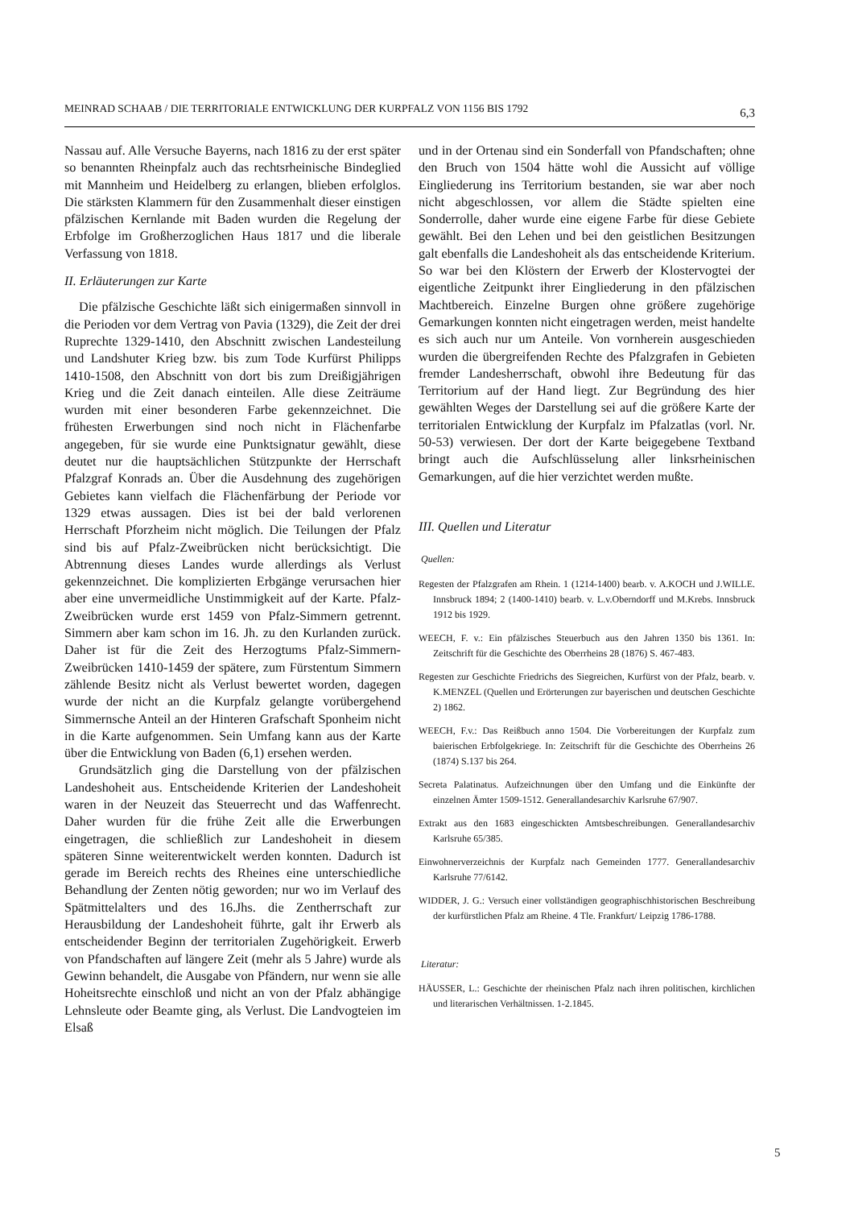MEINRAD SCHAAB / DIE TERRITORIALE ENTWICKLUNG DER KURPFALZ VON 1156 BIS 1792 6,3
Nassau auf. Alle Versuche Bayerns, nach 1816 zu der erst später so benannten Rheinpfalz auch das rechtsrheinische Bindeglied mit Mannheim und Heidelberg zu erlangen, blieben erfolglos. Die stärksten Klammern für den Zusammenhalt dieser einstigen pfälzischen Kernlande mit Baden wurden die Regelung der Erbfolge im Großherzoglichen Haus 1817 und die liberale Verfassung von 1818.
II. Erläuterungen zur Karte
Die pfälzische Geschichte läßt sich einigermaßen sinnvoll in die Perioden vor dem Vertrag von Pavia (1329), die Zeit der drei Ruprechte 1329-1410, den Abschnitt zwischen Landesteilung und Landshuter Krieg bzw. bis zum Tode Kurfürst Philipps 1410-1508, den Abschnitt von dort bis zum Dreißigjährigen Krieg und die Zeit danach einteilen. Alle diese Zeiträume wurden mit einer besonderen Farbe gekennzeichnet. Die frühesten Erwerbungen sind noch nicht in Flächenfarbe angegeben, für sie wurde eine Punktsignatur gewählt, diese deutet nur die hauptsächlichen Stützpunkte der Herrschaft Pfalzgraf Konrads an. Über die Ausdehnung des zugehörigen Gebietes kann vielfach die Flächenfärbung der Periode vor 1329 etwas aussagen. Dies ist bei der bald verlorenen Herrschaft Pforzheim nicht möglich. Die Teilungen der Pfalz sind bis auf Pfalz-Zweibrücken nicht berücksichtigt. Die Abtrennung dieses Landes wurde allerdings als Verlust gekennzeichnet. Die komplizierten Erbgänge verursachen hier aber eine unvermeidliche Unstimmigkeit auf der Karte. Pfalz-Zweibrücken wurde erst 1459 von Pfalz-Simmern getrennt. Simmern aber kam schon im 16. Jh. zu den Kurlanden zurück. Daher ist für die Zeit des Herzogtums Pfalz-Simmern-Zweibrücken 1410-1459 der spätere, zum Fürstentum Simmern zählende Besitz nicht als Verlust bewertet worden, dagegen wurde der nicht an die Kurpfalz gelangte vorübergehend Simmernsche Anteil an der Hinteren Grafschaft Sponheim nicht in die Karte aufgenommen. Sein Umfang kann aus der Karte über die Entwicklung von Baden (6,1) ersehen werden.
Grundsätzlich ging die Darstellung von der pfälzischen Landeshoheit aus. Entscheidende Kriterien der Landeshoheit waren in der Neuzeit das Steuerrecht und das Waffenrecht. Daher wurden für die frühe Zeit alle die Erwerbungen eingetragen, die schließlich zur Landeshoheit in diesem späteren Sinne weiterentwickelt werden konnten. Dadurch ist gerade im Bereich rechts des Rheines eine unterschiedliche Behandlung der Zenten nötig geworden; nur wo im Verlauf des Spätmittelalters und des 16.Jhs. die Zentherrschaft zur Herausbildung der Landeshoheit führte, galt ihr Erwerb als entscheidender Beginn der territorialen Zugehörigkeit. Erwerb von Pfandschaften auf längere Zeit (mehr als 5 Jahre) wurde als Gewinn behandelt, die Ausgabe von Pfändern, nur wenn sie alle Hoheitsrechte einschloß und nicht an von der Pfalz abhängige Lehnsleute oder Beamte ging, als Verlust. Die Landvogteien im Elsaß
und in der Ortenau sind ein Sonderfall von Pfandschaften; ohne den Bruch von 1504 hätte wohl die Aussicht auf völlige Eingliederung ins Territorium bestanden, sie war aber noch nicht abgeschlossen, vor allem die Städte spielten eine Sonderrolle, daher wurde eine eigene Farbe für diese Gebiete gewählt. Bei den Lehen und bei den geistlichen Besitzungen galt ebenfalls die Landeshoheit als das entscheidende Kriterium. So war bei den Klöstern der Erwerb der Klostervogtei der eigentliche Zeitpunkt ihrer Eingliederung in den pfälzischen Machtbereich. Einzelne Burgen ohne größere zugehörige Gemarkungen konnten nicht eingetragen werden, meist handelte es sich auch nur um Anteile. Von vornherein ausgeschieden wurden die übergreifenden Rechte des Pfalzgrafen in Gebieten fremder Landesherrschaft, obwohl ihre Bedeutung für das Territorium auf der Hand liegt. Zur Begründung des hier gewählten Weges der Darstellung sei auf die größere Karte der territorialen Entwicklung der Kurpfalz im Pfalzatlas (vorl. Nr. 50-53) verwiesen. Der dort der Karte beigegebene Textband bringt auch die Aufschlüsselung aller linksrheinischen Gemarkungen, auf die hier verzichtet werden mußte.
III. Quellen und Literatur
Quellen:
Regesten der Pfalzgrafen am Rhein. 1 (1214-1400) bearb. v. A.KOCH und J.WILLE. Innsbruck 1894; 2 (1400-1410) bearb. v. L.v.Oberndorff und M.Krebs. Innsbruck 1912 bis 1929.
WEECH, F. v.: Ein pfälzisches Steuerbuch aus den Jahren 1350 bis 1361. In: Zeitschrift für die Geschichte des Oberrheins 28 (1876) S. 467-483.
Regesten zur Geschichte Friedrichs des Siegreichen, Kurfürst von der Pfalz, bearb. v. K.MENZEL (Quellen und Erörterungen zur bayerischen und deutschen Geschichte 2) 1862.
WEECH, F.v.: Das Reißbuch anno 1504. Die Vorbereitungen der Kurpfalz zum baierischen Erbfolgekriege. In: Zeitschrift für die Geschichte des Oberrheins 26 (1874) S.137 bis 264.
Secreta Palatinatus. Aufzeichnungen über den Umfang und die Einkünfte der einzelnen Ämter 1509-1512. Generallandesarchiv Karlsruhe 67/907.
Extrakt aus den 1683 eingeschickten Amtsbeschreibungen. Generallandesarchiv Karlsruhe 65/385.
Einwohnerverzeichnis der Kurpfalz nach Gemeinden 1777. Generallandesarchiv Karlsruhe 77/6142.
WIDDER, J. G.: Versuch einer vollständigen geographischhistorischen Beschreibung der kurfürstlichen Pfalz am Rheine. 4 Tle. Frankfurt/ Leipzig 1786-1788.
Literatur:
HÄUSSER, L.: Geschichte der rheinischen Pfalz nach ihren politischen, kirchlichen und literarischen Verhältnissen. 1-2.1845.
5